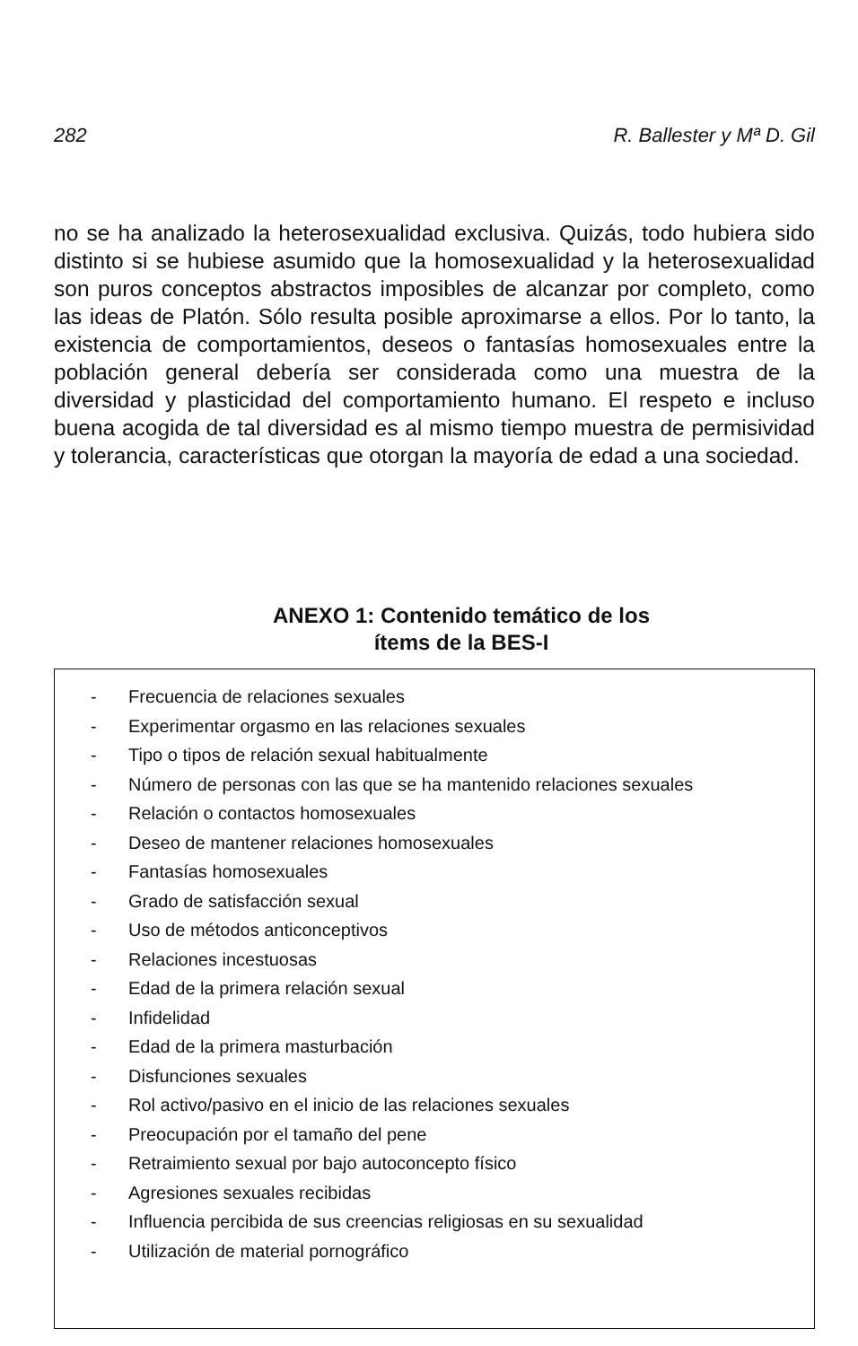282 R. Ballester y Mª D. Gil
no se ha analizado la heterosexualidad exclusiva. Quizás, todo hubiera sido distinto si se hubiese asumido que la homosexualidad y la heterosexualidad son puros conceptos abstractos imposibles de alcanzar por completo, como las ideas de Platón. Sólo resulta posible aproximarse a ellos. Por lo tanto, la existencia de comportamientos, deseos o fantasías homosexuales entre la población general debería ser considerada como una muestra de la diversidad y plasticidad del comportamiento humano. El respeto e incluso buena acogida de tal diversidad es al mismo tiempo muestra de permisividad y tolerancia, características que otorgan la mayoría de edad a una sociedad.
ANEXO 1: Contenido temático de los
ítems de la BES-I
- Frecuencia de relaciones sexuales
- Experimentar orgasmo en las relaciones sexuales
- Tipo o tipos de relación sexual habitualmente
- Número de personas con las que se ha mantenido relaciones sexuales
- Relación o contactos homosexuales
- Deseo de mantener relaciones homosexuales
- Fantasías homosexuales
- Grado de satisfacción sexual
- Uso de métodos anticonceptivos
- Relaciones incestuosas
- Edad de la primera relación sexual
- Infidelidad
- Edad de la primera masturbación
- Disfunciones sexuales
- Rol activo/pasivo en el inicio de las relaciones sexuales
- Preocupación por el tamaño del pene
- Retraimiento sexual por bajo autoconcepto físico
- Agresiones sexuales recibidas
- Influencia percibida de sus creencias religiosas en su sexualidad
- Utilización de material pornográfico